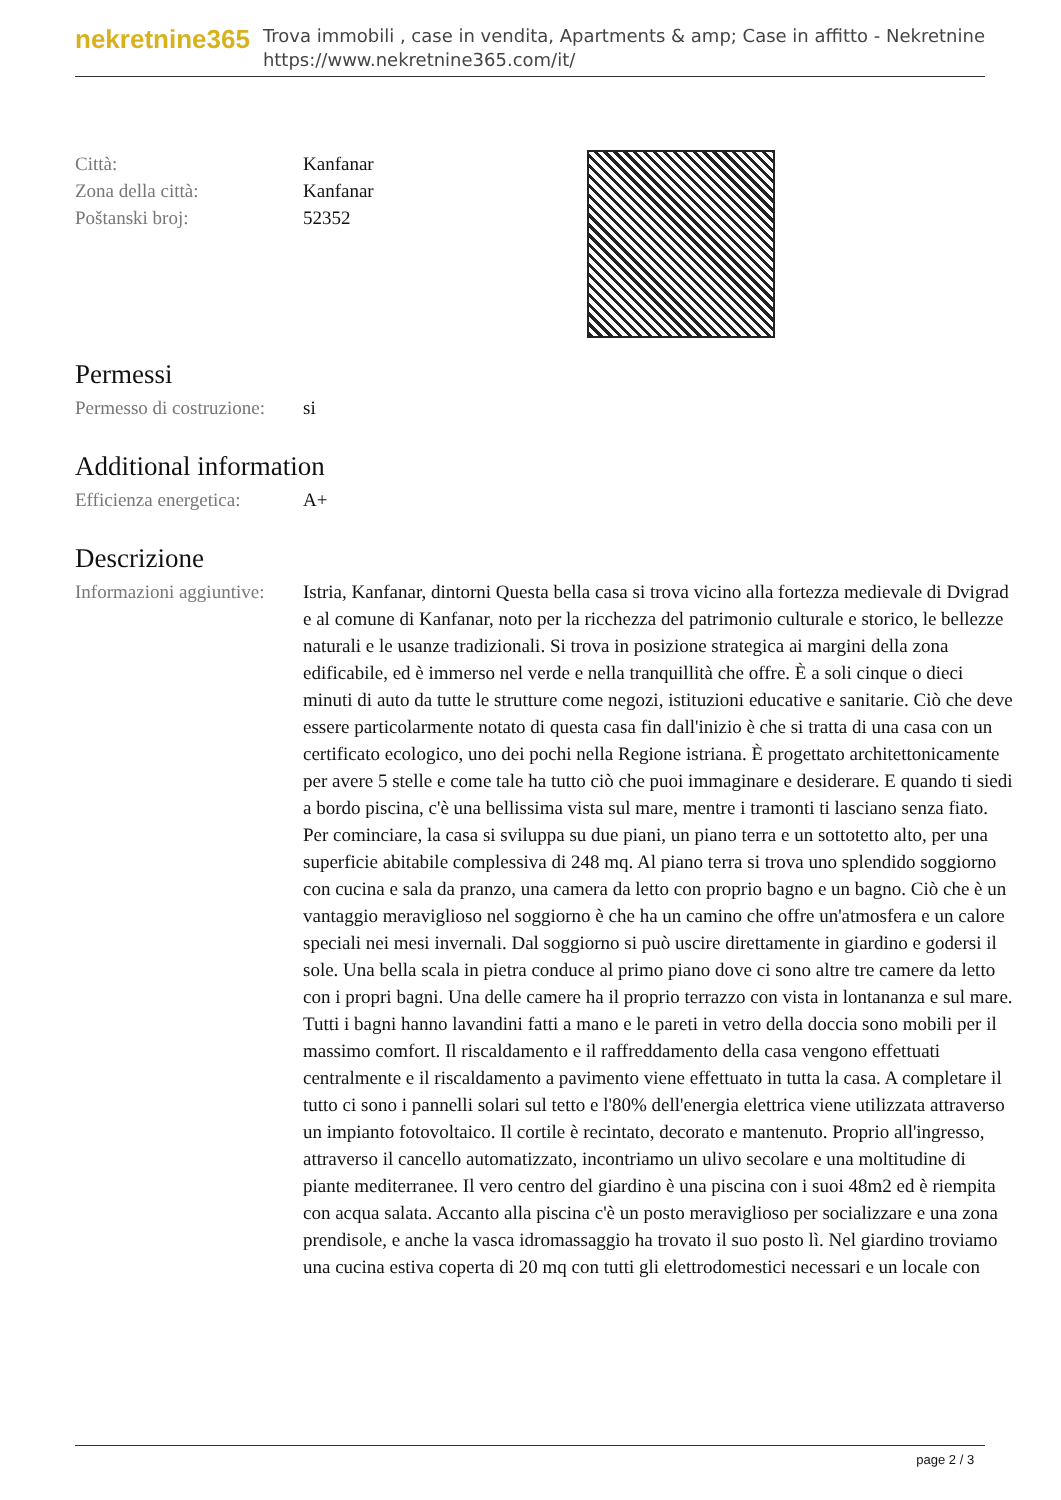nekretnine365
Trova immobili , case in vendita, Apartments & amp; Case in affitto - Nekretnine
https://www.nekretnine365.com/it/
| Città: | Kanfanar |
| Zona della città: | Kanfanar |
| Poštanski broj: | 52352 |
Permessi
| Permesso di costruzione: | si |
Additional information
| Efficienza energetica: | A+ |
Descrizione
| Informazioni aggiuntive: | Istria, Kanfanar, dintorni Questa bella casa si trova vicino alla fortezza medievale di Dvigrad e al comune di Kanfanar, noto per la ricchezza del patrimonio culturale e storico, le bellezze naturali e le usanze tradizionali. Si trova in posizione strategica ai margini della zona edificabile, ed è immerso nel verde e nella tranquillità che offre. È a soli cinque o dieci minuti di auto da tutte le strutture come negozi, istituzioni educative e sanitarie. Ciò che deve essere particolarmente notato di questa casa fin dall'inizio è che si tratta di una casa con un certificato ecologico, uno dei pochi nella Regione istriana. È progettato architettonicamente per avere 5 stelle e come tale ha tutto ciò che puoi immaginare e desiderare. E quando ti siedi a bordo piscina, c'è una bellissima vista sul mare, mentre i tramonti ti lasciano senza fiato. Per cominciare, la casa si sviluppa su due piani, un piano terra e un sottotetto alto, per una superficie abitabile complessiva di 248 mq. Al piano terra si trova uno splendido soggiorno con cucina e sala da pranzo, una camera da letto con proprio bagno e un bagno. Ciò che è un vantaggio meraviglioso nel soggiorno è che ha un camino che offre un'atmosfera e un calore speciali nei mesi invernali. Dal soggiorno si può uscire direttamente in giardino e godersi il sole. Una bella scala in pietra conduce al primo piano dove ci sono altre tre camere da letto con i propri bagni. Una delle camere ha il proprio terrazzo con vista in lontananza e sul mare. Tutti i bagni hanno lavandini fatti a mano e le pareti in vetro della doccia sono mobili per il massimo comfort. Il riscaldamento e il raffreddamento della casa vengono effettuati centralmente e il riscaldamento a pavimento viene effettuato in tutta la casa. A completare il tutto ci sono i pannelli solari sul tetto e l'80% dell'energia elettrica viene utilizzata attraverso un impianto fotovoltaico. Il cortile è recintato, decorato e mantenuto. Proprio all'ingresso, attraverso il cancello automatizzato, incontriamo un ulivo secolare e una moltitudine di piante mediterranee. Il vero centro del giardino è una piscina con i suoi 48m2 ed è riempita con acqua salata. Accanto alla piscina c'è un posto meraviglioso per socializzare e una zona prendisole, e anche la vasca idromassaggio ha trovato il suo posto lì. Nel giardino troviamo una cucina estiva coperta di 20 mq con tutti gli elettrodomestici necessari e un locale con |
page 2 / 3